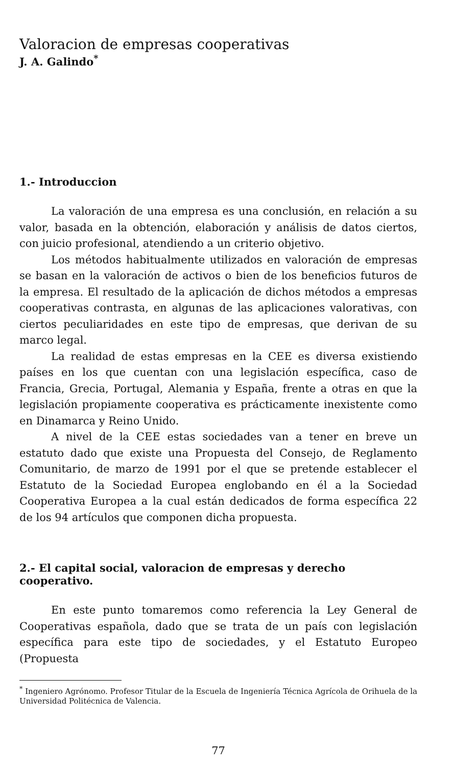Valoracion de empresas cooperativas
J. A. Galindo<sup>*</sup>
1.- Introduccion
La valoración de una empresa es una conclusión, en relación a su valor, basada en la obtención, elaboración y análisis de datos ciertos, con juicio profesional, atendiendo a un criterio objetivo.
Los métodos habitualmente utilizados en valoración de empresas se basan en la valoración de activos o bien de los beneficios futuros de la empresa. El resultado de la aplicación de dichos métodos a empresas cooperativas contrasta, en algunas de las aplicaciones valorativas, con ciertos peculiaridades en este tipo de empresas, que derivan de su marco legal.
La realidad de estas empresas en la CEE es diversa existiendo países en los que cuentan con una legislación específica, caso de Francia, Grecia, Portugal, Alemania y España, frente a otras en que la legislación propiamente cooperativa es prácticamente inexistente como en Dinamarca y Reino Unido.
A nivel de la CEE estas sociedades van a tener en breve un estatuto dado que existe una Propuesta del Consejo, de Reglamento Comunitario, de marzo de 1991 por el que se pretende establecer el Estatuto de la Sociedad Europea englobando en él a la Sociedad Cooperativa Europea a la cual están dedicados de forma específica 22 de los 94 artículos que componen dicha propuesta.
2.- El capital social, valoracion de empresas y derecho cooperativo.
En este punto tomaremos como referencia la Ley General de Cooperativas española, dado que se trata de un país con legislación específica para este tipo de sociedades, y el Estatuto Europeo (Propuesta
<sup>*</sup> Ingeniero Agrónomo. Profesor Titular de la Escuela de Ingeniería Técnica Agrícola de Orihuela de la Universidad Politécnica de Valencia.
77